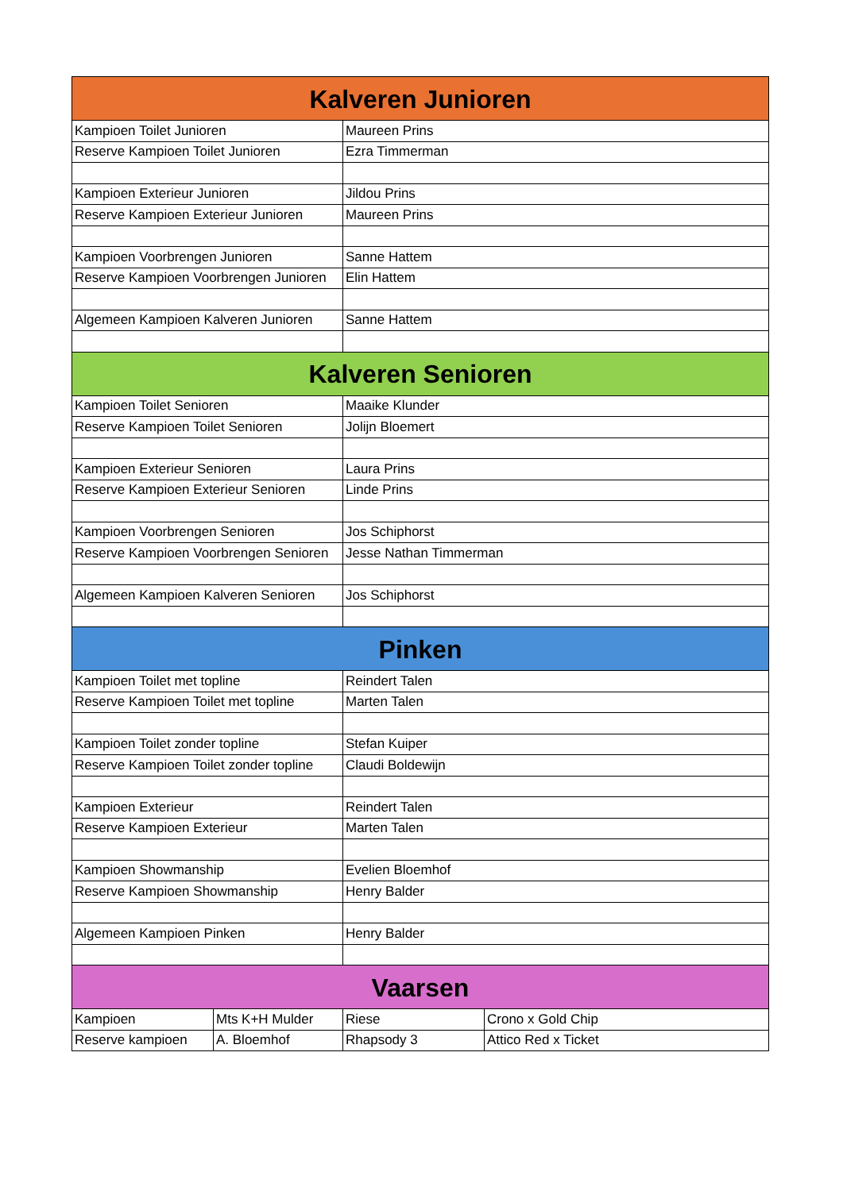| Kalveren Junioren | | | |
| --- | --- | --- | --- |
| Kampioen Toilet Junioren | | Maureen Prins | |
| Reserve Kampioen Toilet Junioren | | Ezra Timmerman | |
| Kampioen Exterieur Junioren | | Jildou Prins | |
| Reserve Kampioen Exterieur Junioren | | Maureen Prins | |
| Kampioen Voorbrengen Junioren | | Sanne Hattem | |
| Reserve Kampioen Voorbrengen Junioren | | Elin Hattem | |
| Algemeen Kampioen Kalveren Junioren | | Sanne Hattem | |
| Kalveren Senioren | | | |
| Kampioen Toilet Senioren | | Maaike Klunder | |
| Reserve Kampioen Toilet Senioren | | Jolijn Bloemert | |
| Kampioen Exterieur Senioren | | Laura Prins | |
| Reserve Kampioen Exterieur Senioren | | Linde Prins | |
| Kampioen Voorbrengen Senioren | | Jos Schiphorst | |
| Reserve Kampioen Voorbrengen Senioren | | Jesse Nathan Timmerman | |
| Algemeen Kampioen Kalveren Senioren | | Jos Schiphorst | |
| Pinken | | | |
| Kampioen Toilet met topline | | Reindert Talen | |
| Reserve Kampioen Toilet met topline | | Marten Talen | |
| Kampioen Toilet zonder topline | | Stefan Kuiper | |
| Reserve Kampioen Toilet zonder topline | | Claudi Boldewijn | |
| Kampioen Exterieur | | Reindert Talen | |
| Reserve Kampioen Exterieur | | Marten Talen | |
| Kampioen Showmanship | | Evelien Bloemhof | |
| Reserve Kampioen Showmanship | | Henry Balder | |
| Algemeen Kampioen Pinken | | Henry Balder | |
| Vaarsen | | | |
| Kampioen | Mts K+H Mulder | Riese | Crono x Gold Chip |
| Reserve kampioen | A. Bloemhof | Rhapsody 3 | Attico Red x Ticket |